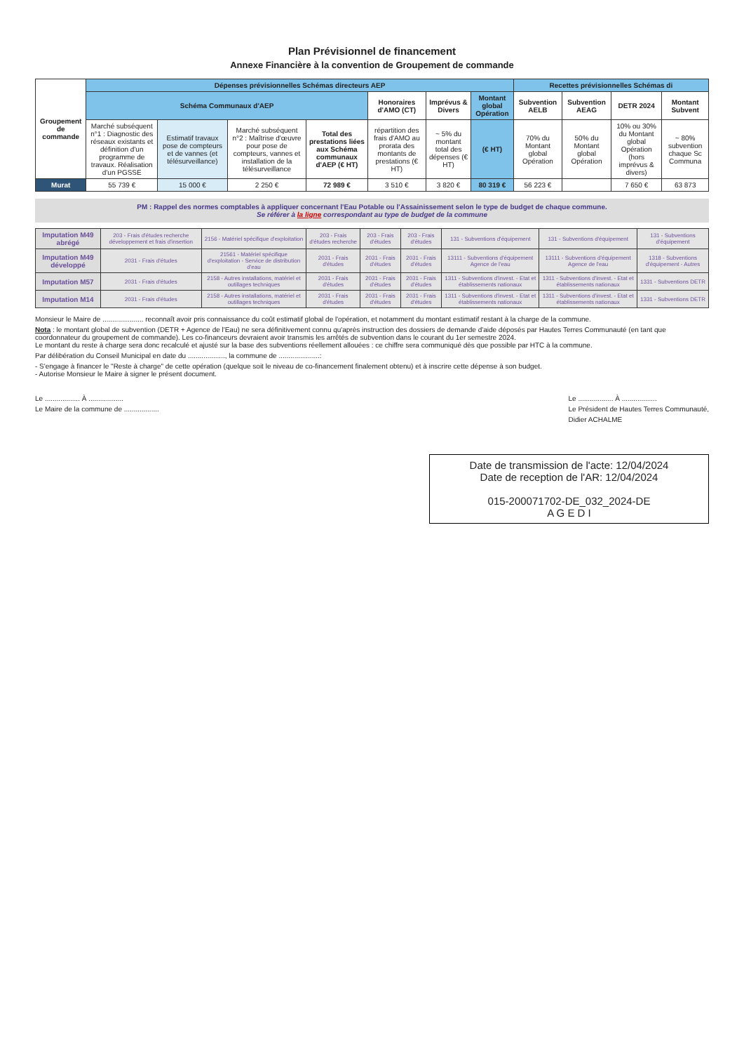Plan Prévisionnel de financement
Annexe Financière à la convention de Groupement de commande
| Groupement de commande | Dépenses prévisionnelles Schémas directeurs AEP | | | | | | | Recettes prévisionnelles Schémas di | | | |
| --- | --- | --- | --- | --- | --- | --- | --- | --- | --- | --- | --- |
| | Schéma Communaux d'AEP | | | | Honoraires d'AMO (CT) | Imprévus & Divers | Montant global Opération | Subvention AELB | Subvention AEAG | DETR 2024 | Montant Subvent |
| | Marché subséquent n°1 : Diagnostic des réseaux existants et définition d'un programme de travaux. Réalisation d'un PGSSE | Estimatif travaux pose de compteurs et de vannes (et télésurveillance) | Marché subséquent n°2 : Maîtrise d'œuvre pour pose de compteurs, vannes et installation de la télésurveillance | Total des prestations liées aux Schéma communaux d'AEP (€ HT) | répartition des frais d'AMO au prorata des montants de prestations (€ HT) | ~ 5% du montant total des dépenses (€ HT) | (€ HT) | 70% du Montant global Opération | 50% du Montant global Opération | 10% ou 30% du Montant global Opération (hors imprévus & divers) | ~ 80% subvention chaque Sc Communa |
| Murat | 55 739 € | 15 000 € | 2 250 € | 72 989 € | 3 510 € | 3 820 € | 80 319 € | 56 223 € | | 7 650 € | 63 873 |
PM : Rappel des normes comptables à appliquer concernant l'Eau Potable ou l'Assainissement selon le type de budget de chaque commune.
Se référer à la ligne correspondant au type de budget de la commune
| Imputation M49 abrégé | 203 - Frais d'études recherche développement et frais d'insertion | 2156 - Matériel spécifique d'exploitation | 203 - Frais d'études recherche | 203 - Frais d'études | 203 - Frais d'études | 131 - Subventions d'équipement | 131 - Subventions d'équipement | 131 - Subventions d'équipement |
| Imputation M49 développé | 2031 - Frais d'études | 21561 - Matériel spécifique d'exploitation - Service de distribution d'eau | 2031 - Frais d'études | 2031 - Frais d'études | 2031 - Frais d'études | 13111 - Subventions d'équipement Agence de l'eau | 13111 - Subventions d'équipement Agence de l'eau | 1318 - Subventions d'équipement - Autres |
| Imputation M57 | 2031 - Frais d'études | 2158 - Autres installations, matériel et outillages techniques | 2031 - Frais d'études | 2031 - Frais d'études | 2031 - Frais d'études | 1311 - Subventions d'invest. - Etat et établissements nationaux | 1311 - Subventions d'invest. - Etat et établissements nationaux | 1331 - Subventions DETR |
| Imputation M14 | 2031 - Frais d'études | 2158 - Autres installations, matériel et outillages techniques | 2031 - Frais d'études | 2031 - Frais d'études | 2031 - Frais d'études | 1311 - Subventions d'invest. - Etat et établissements nationaux | 1311 - Subventions d'invest. - Etat et établissements nationaux | 1331 - Subventions DETR |
Monsieur le Maire de ..................... reconnaît avoir pris connaissance du coût estimatif global de l'opération, et notamment du montant estimatif restant à la charge de la commune.
Nota : le montant global de subvention (DETR + Agence de l'Eau) ne sera définitivement connu qu'après instruction des dossiers de demande d'aide déposés par Hautes Terres Communauté (en tant que coordonnateur du groupement de commande). Les co-financeurs devraient avoir transmis les arrêtés de subvention dans le courant du 1er semestre 2024.
Le montant du reste à charge sera donc recalculé et ajusté sur la base des subventions réellement allouées : ce chiffre sera communiqué dès que possible par HTC à la commune.
Par délibération du Conseil Municipal en date du ..................., la commune de .....................:
- S'engage à financer le "Reste à charge" de cette opération (quelque soit le niveau de co-financement finalement obtenu) et à inscrire cette dépense à son budget.
- Autorise Monsieur le Maire à signer le présent document.
Le .................. À ..................
Le Maire de la commune de ..................
Le .................. À ..................
Le Président de Hautes Terres Communauté,
Didier ACHALME
Date de transmission de l'acte: 12/04/2024
Date de reception de l'AR: 12/04/2024
015-200071702-DE_032_2024-DE
A G E D I